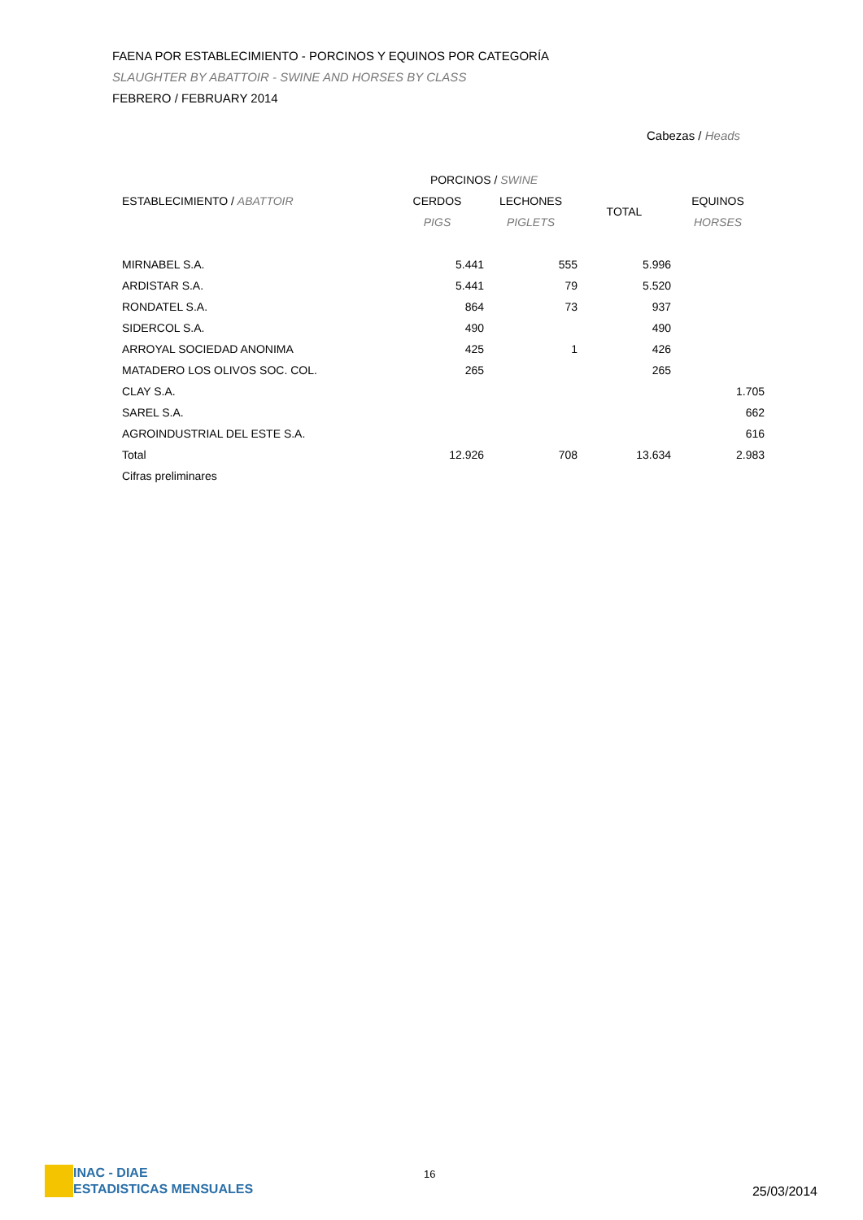FAENA POR ESTABLECIMIENTO - PORCINOS Y EQUINOS POR CATEGORÍA
SLAUGHTER BY ABATTOIR - SWINE AND HORSES BY CLASS
FEBRERO / FEBRUARY 2014
Cabezas / Heads
| | PORCINOS / SWINE | | | |
| --- | --- | --- | --- | --- |
| ESTABLECIMIENTO / ABATTOIR | CERDOS | LECHONES | TOTAL | EQUINOS |
| | PIGS | PIGLETS | | HORSES |
| MIRNABEL S.A. | 5.441 | 555 | 5.996 | |
| ARDISTAR S.A. | 5.441 | 79 | 5.520 | |
| RONDATEL S.A. | 864 | 73 | 937 | |
| SIDERCOL S.A. | 490 | | 490 | |
| ARROYAL SOCIEDAD ANONIMA | 425 | 1 | 426 | |
| MATADERO LOS OLIVOS SOC. COL. | 265 | | 265 | |
| CLAY S.A. | | | | 1.705 |
| SAREL S.A. | | | | 662 |
| AGROINDUSTRIAL DEL ESTE S.A. | | | | 616 |
| Total | 12.926 | 708 | 13.634 | 2.983 |
| Cifras preliminares | | | | |
INAC - DIAE
ESTADISTICAS MENSUALES
16
25/03/2014